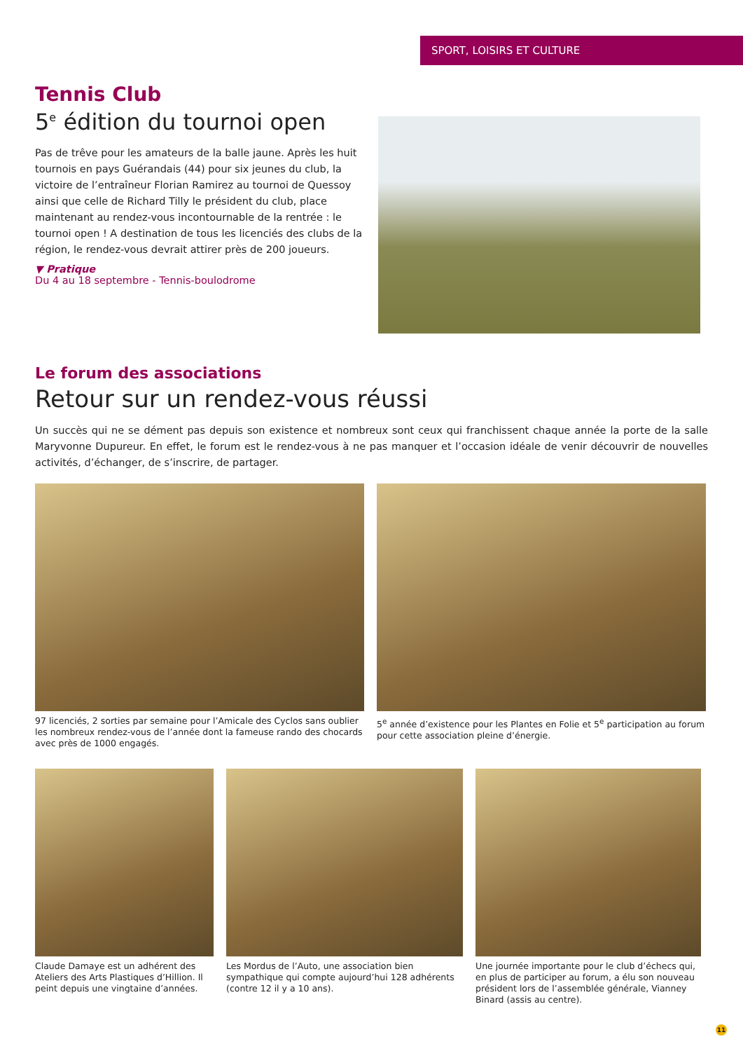SPORT, LOISIRS ET CULTURE
Tennis Club
5<sup>e</sup> édition du tournoi open
Pas de trêve pour les amateurs de la balle jaune. Après les huit tournois en pays Guérandais (44) pour six jeunes du club, la victoire de l’entraîneur Florian Ramirez au tournoi de Quessoy ainsi que celle de Richard Tilly le président du club, place maintenant au rendez-vous incontournable de la rentrée : le tournoi open ! A destination de tous les licenciés des clubs de la région, le rendez-vous devrait attirer près de 200 joueurs.
▼ Pratique
Du 4 au 18 septembre - Tennis-boulodrome
Le forum des associations
Retour sur un rendez-vous réussi
Un succès qui ne se dément pas depuis son existence et nombreux sont ceux qui franchissent chaque année la porte de la salle Maryvonne Dupureur. En effet, le forum est le rendez-vous à ne pas manquer et l’occasion idéale de venir découvrir de nouvelles activités, d’échanger, de s’inscrire, de partager.
97 licenciés, 2 sorties par semaine pour l’Amicale des Cyclos sans oublier les nombreux rendez-vous de l’année dont la fameuse rando des chocards avec près de 1000 engagés.
5<sup>e</sup> année d’existence pour les Plantes en Folie et 5<sup>e</sup> participation au forum pour cette association pleine d’énergie.
Claude Damaye est un adhérent des Ateliers des Arts Plastiques d’Hillion. Il peint depuis une vingtaine d’années.
Les Mordus de l’Auto, une association bien sympathique qui compte aujourd’hui 128 adhérents (contre 12 il y a 10 ans).
Une journée importante pour le club d’échecs qui, en plus de participer au forum, a élu son nouveau président lors de l’assemblée générale, Vianney Binard (assis au centre).
11